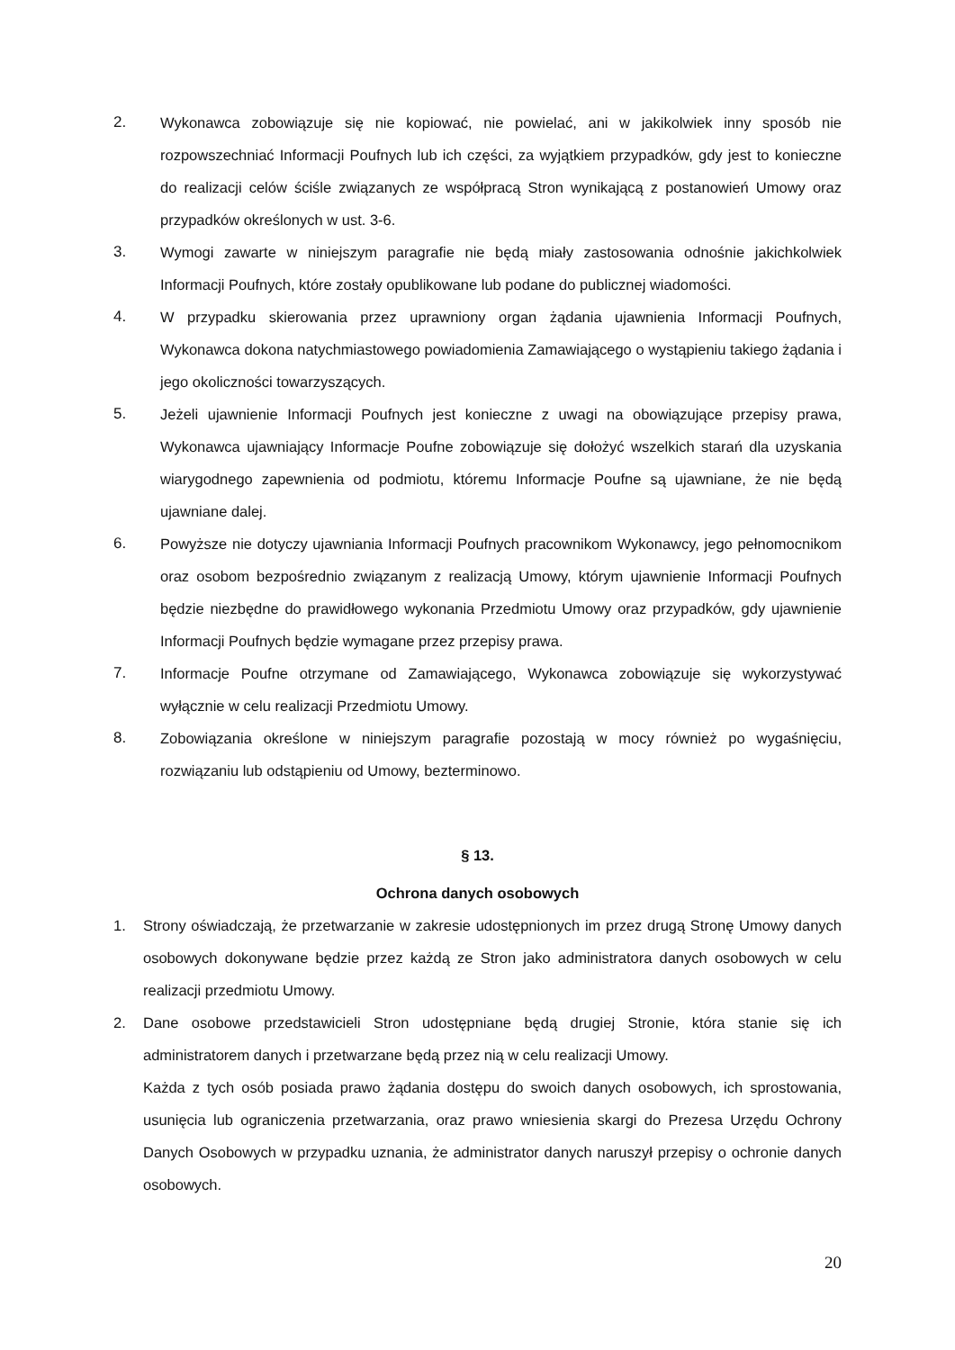2. Wykonawca zobowiązuje się nie kopiować, nie powielać, ani w jakikolwiek inny sposób nie rozpowszechniać Informacji Poufnych lub ich części, za wyjątkiem przypadków, gdy jest to konieczne do realizacji celów ściśle związanych ze współpracą Stron wynikającą z postanowień Umowy oraz przypadków określonych w ust. 3-6.
3. Wymogi zawarte w niniejszym paragrafie nie będą miały zastosowania odnośnie jakichkolwiek Informacji Poufnych, które zostały opublikowane lub podane do publicznej wiadomości.
4. W przypadku skierowania przez uprawniony organ żądania ujawnienia Informacji Poufnych, Wykonawca dokona natychmiastowego powiadomienia Zamawiającego o wystąpieniu takiego żądania i jego okoliczności towarzyszących.
5. Jeżeli ujawnienie Informacji Poufnych jest konieczne z uwagi na obowiązujące przepisy prawa, Wykonawca ujawniający Informacje Poufne zobowiązuje się dołożyć wszelkich starań dla uzyskania wiarygodnego zapewnienia od podmiotu, któremu Informacje Poufne są ujawniane, że nie będą ujawniane dalej.
6. Powyższe nie dotyczy ujawniania Informacji Poufnych pracownikom Wykonawcy, jego pełnomocnikom oraz osobom bezpośrednio związanym z realizacją Umowy, którym ujawnienie Informacji Poufnych będzie niezbędne do prawidłowego wykonania Przedmiotu Umowy oraz przypadków, gdy ujawnienie Informacji Poufnych będzie wymagane przez przepisy prawa.
7. Informacje Poufne otrzymane od Zamawiającego, Wykonawca zobowiązuje się wykorzystywać wyłącznie w celu realizacji Przedmiotu Umowy.
8. Zobowiązania określone w niniejszym paragrafie pozostają w mocy również po wygaśnięciu, rozwiązaniu lub odstąpieniu od Umowy, bezterminowo.
§ 13.
Ochrona danych osobowych
1. Strony oświadczają, że przetwarzanie w zakresie udostępnionych im przez drugą Stronę Umowy danych osobowych dokonywane będzie przez każdą ze Stron jako administratora danych osobowych w celu realizacji przedmiotu Umowy.
2. Dane osobowe przedstawicieli Stron udostępniane będą drugiej Stronie, która stanie się ich administratorem danych i przetwarzane będą przez nią w celu realizacji Umowy.
Każda z tych osób posiada prawo żądania dostępu do swoich danych osobowych, ich sprostowania, usunięcia lub ograniczenia przetwarzania, oraz prawo wniesienia skargi do Prezesa Urzędu Ochrony Danych Osobowych w przypadku uznania, że administrator danych naruszył przepisy o ochronie danych osobowych.
20